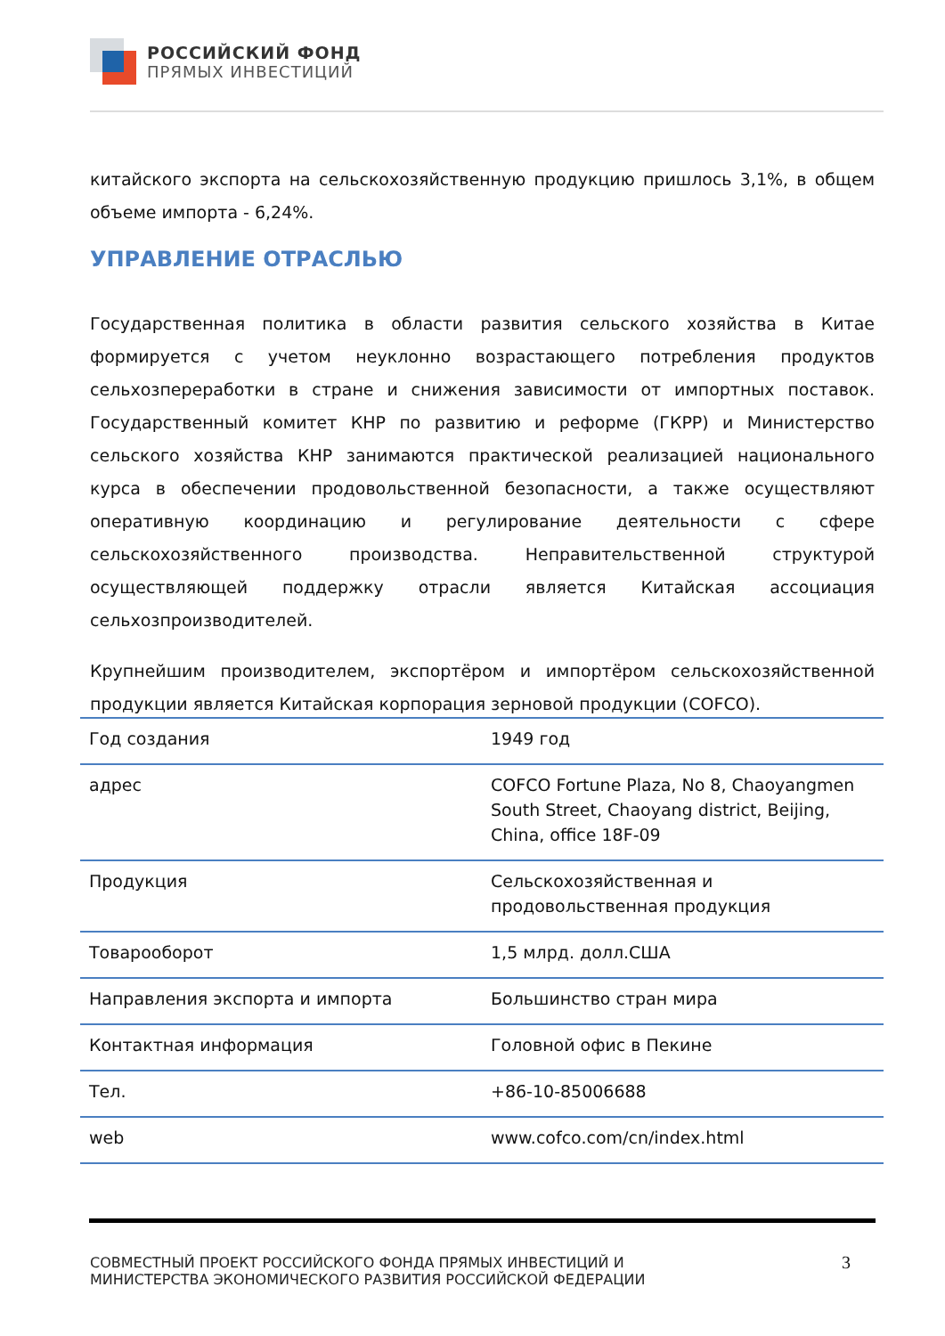РОССИЙСКИЙ ФОНД
ПРЯМЫХ ИНВЕСТИЦИЙ
китайского экспорта на сельскохозяйственную продукцию пришлось 3,1%, в общем объеме импорта - 6,24%.
УПРАВЛЕНИЕ ОТРАСЛЬЮ
Государственная политика в области развития сельского хозяйства в Китае формируется с учетом неуклонно возрастающего потребления продуктов сельхозпереработки в стране и снижения зависимости от импортных поставок. Государственный комитет КНР по развитию и реформе (ГКРР) и Министерство сельского хозяйства КНР занимаются практической реализацией национального курса в обеспечении продовольственной безопасности, а также осуществляют оперативную координацию и регулирование деятельности с сфере сельскохозяйственного производства. Неправительственной структурой осуществляющей поддержку отрасли является Китайская ассоциация сельхозпроизводителей.
Крупнейшим производителем, экспортёром и импортёром сельскохозяйственной продукции является Китайская корпорация зерновой продукции (COFCO).
| Год создания | 1949 год |
| адрес | COFCO Fortune Plaza, No 8, Chaoyangmen South Street, Chaoyang district, Beijing, China, office 18F-09 |
| Продукция | Сельскохозяйственная и продовольственная продукция |
| Товарооборот | 1,5 млрд. долл.США |
| Направления экспорта и импорта | Большинство стран мира |
| Контактная информация | Головной офис в Пекине |
| Тел. | +86-10-85006688 |
| web | www.cofco.com/cn/index.html |
СОВМЕСТНЫЙ ПРОЕКТ РОССИЙСКОГО ФОНДА ПРЯМЫХ ИНВЕСТИЦИЙ И МИНИСТЕРСТВА ЭКОНОМИЧЕСКОГО РАЗВИТИЯ РОССИЙСКОЙ ФЕДЕРАЦИИ
3